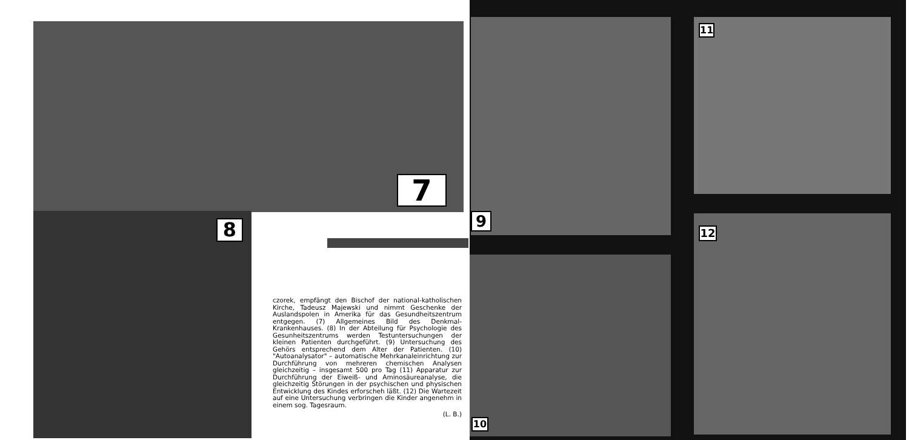7
8 9
11
10
12
czorek, empfängt den Bischof der national-katholischen Kirche, Tadeusz Majewski und nimmt Geschenke der Auslandspolen in Amerika für das Gesundheitszentrum entgegen. (7) Allgemeines Bild des Denkmal-Krankenhauses. (8) In der Abteilung für Psychologie des Gesunheitszentrums werden Testuntersuchungen der kleinen Patienten durchgeführt. (9) Untersuchung des Gehörs entsprechend dem Alter der Patienten. (10) "Autoanalysator" – automatische Mehrkanaleinrichtung zur Durchführung von mehreren chemischen Analysen gleichzeitig – insgesamt 500 pro Tag (11) Apparatur zur Durchführung der Eiweiß- und Aminosäureanalyse, die gleichzeitig Störungen in der psychischen und physischen Entwicklung des Kindes erforscheh läßt. (12) Die Wartezeit auf eine Untersuchung verbringen die Kinder angenehm in einem sog. Tagesraum.
(L. B.)